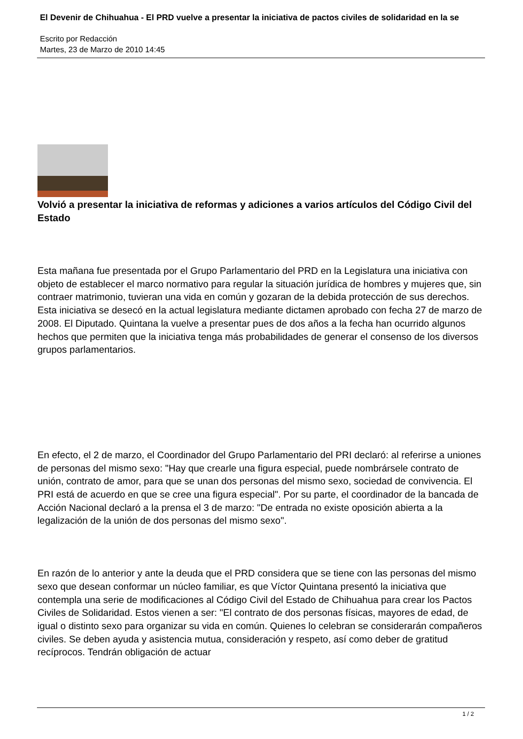El Devenir de Chihuahua - El PRD vuelve a presentar la iniciativa de pactos civiles de solidaridad en la se
Escrito por Redacción
Martes, 23 de Marzo de 2010 14:45
Volvió a presentar la iniciativa de reformas y adiciones a varios artículos del Código Civil del Estado
Esta mañana fue presentada por el Grupo Parlamentario del PRD en la Legislatura una iniciativa con objeto de establecer el marco normativo para regular la situación jurídica de hombres y mujeres que, sin contraer matrimonio, tuvieran una vida en común y gozaran de la debida protección de sus derechos. Esta iniciativa se desecó en la actual legislatura mediante dictamen aprobado con fecha 27 de marzo de 2008. El Diputado. Quintana la vuelve a presentar pues de dos años a la fecha han ocurrido algunos hechos que permiten que la iniciativa tenga más probabilidades de generar el consenso de los diversos grupos parlamentarios.
En efecto, el 2 de marzo, el Coordinador del Grupo Parlamentario del PRI declaró: al referirse a uniones de personas del mismo sexo: "Hay que crearle una figura especial, puede nombrársele contrato de unión, contrato de amor, para que se unan dos personas del mismo sexo, sociedad de convivencia. El PRI está de acuerdo en que se cree una figura especial". Por su parte, el coordinador de la bancada de Acción Nacional declaró a la prensa el 3 de marzo: "De entrada no existe oposición abierta a la legalización de la unión de dos personas del mismo sexo".
En razón de lo anterior y ante la deuda que el PRD considera que se tiene con las personas del mismo sexo que desean conformar un núcleo familiar, es que Víctor Quintana presentó la iniciativa que contempla una serie de modificaciones al Código Civil del Estado de Chihuahua para crear los Pactos Civiles de Solidaridad. Estos vienen a ser: "El contrato de dos personas físicas, mayores de edad, de igual o distinto sexo para organizar su vida en común. Quienes lo celebran se considerarán compañeros civiles. Se deben ayuda y asistencia mutua, consideración y respeto, así como deber de gratitud recíprocos. Tendrán obligación de actuar
1 / 2